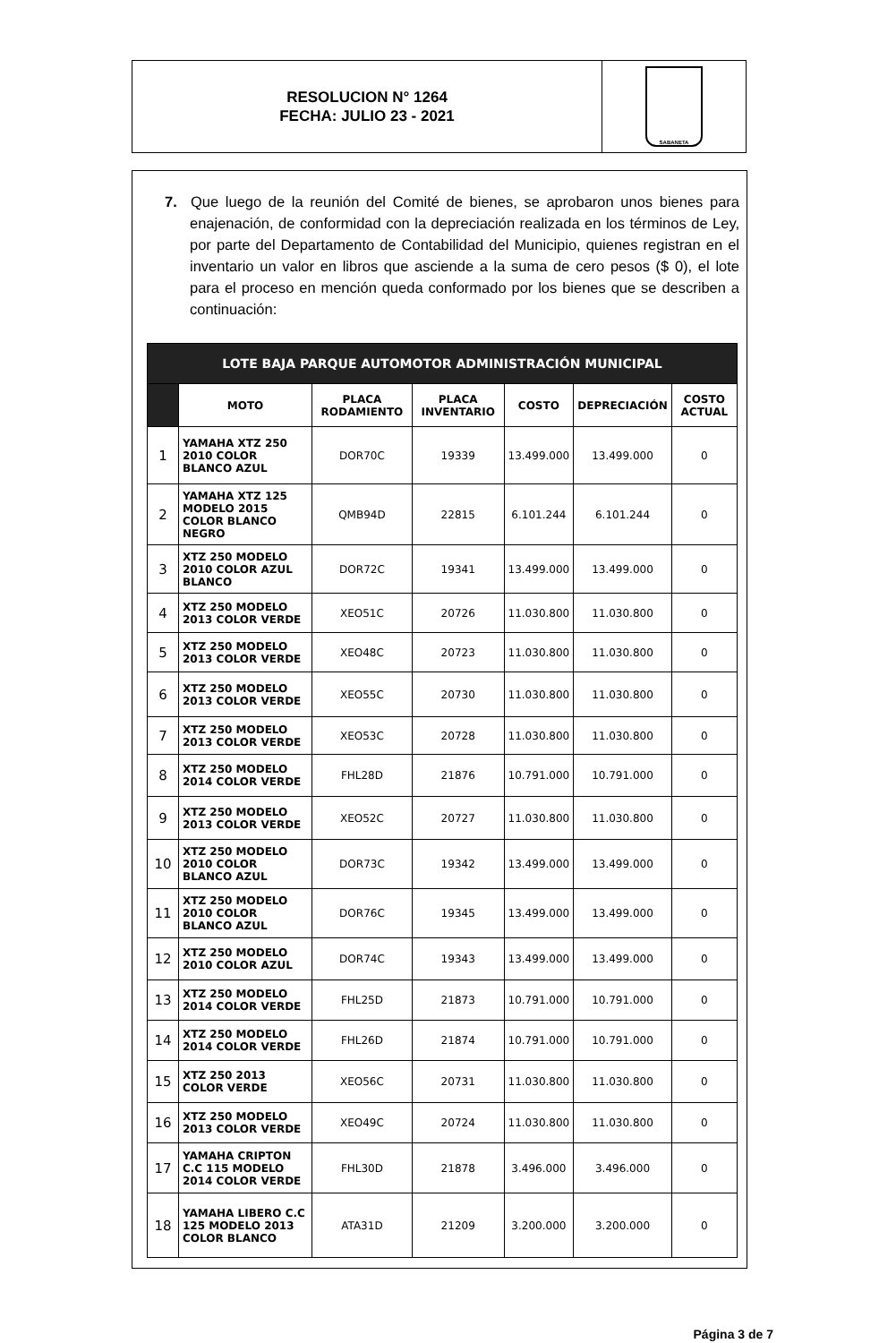RESOLUCION N° 1264
FECHA: JULIO 23 - 2021
SABANETA
7. Que luego de la reunión del Comité de bienes, se aprobaron unos bienes para enajenación, de conformidad con la depreciación realizada en los términos de Ley, por parte del Departamento de Contabilidad del Municipio, quienes registran en el inventario un valor en libros que asciende a la suma de cero pesos ($ 0), el lote para el proceso en mención queda conformado por los bienes que se describen a continuación:
| LOTE BAJA PARQUE AUTOMOTOR ADMINISTRACIÓN MUNICIPAL | | | | | | |
| --- | --- | --- | --- | --- | --- | --- |
| | MOTO | PLACA RODAMIENTO | PLACA INVENTARIO | COSTO | DEPRECIACIÓN | COSTO ACTUAL |
| 1 | YAMAHA XTZ 250 2010 COLOR BLANCO AZUL | DOR70C | 19339 | 13.499.000 | 13.499.000 | 0 |
| 2 | YAMAHA XTZ 125 MODELO 2015 COLOR BLANCO NEGRO | QMB94D | 22815 | 6.101.244 | 6.101.244 | 0 |
| 3 | XTZ 250 MODELO 2010 COLOR AZUL BLANCO | DOR72C | 19341 | 13.499.000 | 13.499.000 | 0 |
| 4 | XTZ 250 MODELO 2013 COLOR VERDE | XEO51C | 20726 | 11.030.800 | 11.030.800 | 0 |
| 5 | XTZ 250 MODELO 2013 COLOR VERDE | XEO48C | 20723 | 11.030.800 | 11.030.800 | 0 |
| 6 | XTZ 250 MODELO 2013 COLOR VERDE | XEO55C | 20730 | 11.030.800 | 11.030.800 | 0 |
| 7 | XTZ 250 MODELO 2013 COLOR VERDE | XEO53C | 20728 | 11.030.800 | 11.030.800 | 0 |
| 8 | XTZ 250 MODELO 2014 COLOR VERDE | FHL28D | 21876 | 10.791.000 | 10.791.000 | 0 |
| 9 | XTZ 250 MODELO 2013 COLOR VERDE | XEO52C | 20727 | 11.030.800 | 11.030.800 | 0 |
| 10 | XTZ 250 MODELO 2010 COLOR BLANCO AZUL | DOR73C | 19342 | 13.499.000 | 13.499.000 | 0 |
| 11 | XTZ 250 MODELO 2010 COLOR BLANCO AZUL | DOR76C | 19345 | 13.499.000 | 13.499.000 | 0 |
| 12 | XTZ 250 MODELO 2010 COLOR AZUL | DOR74C | 19343 | 13.499.000 | 13.499.000 | 0 |
| 13 | XTZ 250 MODELO 2014 COLOR VERDE | FHL25D | 21873 | 10.791.000 | 10.791.000 | 0 |
| 14 | XTZ 250 MODELO 2014 COLOR VERDE | FHL26D | 21874 | 10.791.000 | 10.791.000 | 0 |
| 15 | XTZ 250 2013 COLOR VERDE | XEO56C | 20731 | 11.030.800 | 11.030.800 | 0 |
| 16 | XTZ 250 MODELO 2013 COLOR VERDE | XEO49C | 20724 | 11.030.800 | 11.030.800 | 0 |
| 17 | YAMAHA CRIPTON C.C 115 MODELO 2014 COLOR VERDE | FHL30D | 21878 | 3.496.000 | 3.496.000 | 0 |
| 18 | YAMAHA LIBERO C.C 125 MODELO 2013 COLOR BLANCO | ATA31D | 21209 | 3.200.000 | 3.200.000 | 0 |
Página 3 de 7